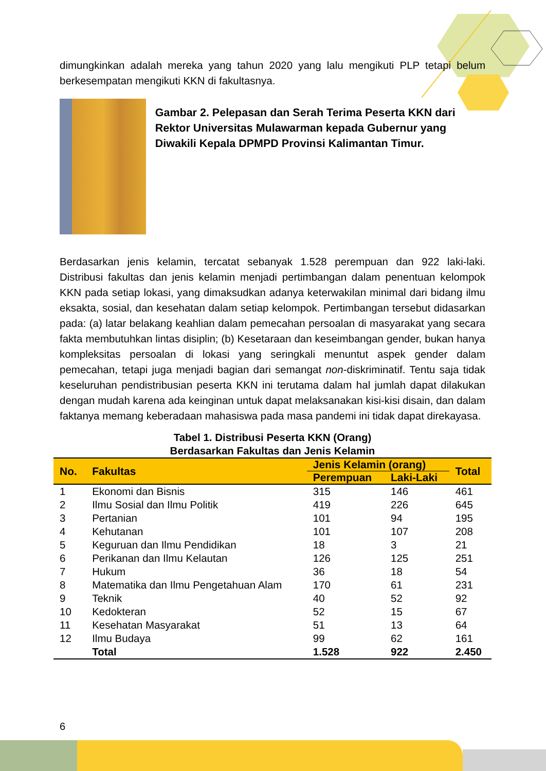dimungkinkan adalah mereka yang tahun 2020 yang lalu mengikuti PLP tetapi belum berkesempatan mengikuti KKN di fakultasnya.
Gambar 2. Pelepasan dan Serah Terima Peserta KKN dari Rektor Universitas Mulawarman kepada Gubernur yang Diwakili Kepala DPMPD Provinsi Kalimantan Timur.
Berdasarkan jenis kelamin, tercatat sebanyak 1.528 perempuan dan 922 laki-laki. Distribusi fakultas dan jenis kelamin menjadi pertimbangan dalam penentuan kelompok KKN pada setiap lokasi, yang dimaksudkan adanya keterwakilan minimal dari bidang ilmu eksakta, sosial, dan kesehatan dalam setiap kelompok. Pertimbangan tersebut didasarkan pada: (a) latar belakang keahlian dalam pemecahan persoalan di masyarakat yang secara fakta membutuhkan lintas disiplin; (b) Kesetaraan dan keseimbangan gender, bukan hanya kompleksitas persoalan di lokasi yang seringkali menuntut aspek gender dalam pemecahan, tetapi juga menjadi bagian dari semangat non-diskriminatif. Tentu saja tidak keseluruhan pendistribusian peserta KKN ini terutama dalam hal jumlah dapat dilakukan dengan mudah karena ada keinginan untuk dapat melaksanakan kisi-kisi disain, dan dalam faktanya memang keberadaan mahasiswa pada masa pandemi ini tidak dapat direkayasa.
Tabel 1. Distribusi Peserta KKN (Orang)
Berdasarkan Fakultas dan Jenis Kelamin
| No. | Fakultas | Jenis Kelamin (orang) | | Total |
| --- | --- | --- | --- | --- |
| | | Perempuan | Laki-Laki | |
| 1 | Ekonomi dan Bisnis | 315 | 146 | 461 |
| 2 | Ilmu Sosial dan Ilmu Politik | 419 | 226 | 645 |
| 3 | Pertanian | 101 | 94 | 195 |
| 4 | Kehutanan | 101 | 107 | 208 |
| 5 | Keguruan dan Ilmu Pendidikan | 18 | 3 | 21 |
| 6 | Perikanan dan Ilmu Kelautan | 126 | 125 | 251 |
| 7 | Hukum | 36 | 18 | 54 |
| 8 | Matematika dan Ilmu Pengetahuan Alam | 170 | 61 | 231 |
| 9 | Teknik | 40 | 52 | 92 |
| 10 | Kedokteran | 52 | 15 | 67 |
| 11 | Kesehatan Masyarakat | 51 | 13 | 64 |
| 12 | Ilmu Budaya | 99 | 62 | 161 |
| | Total | 1.528 | 922 | 2.450 |
6